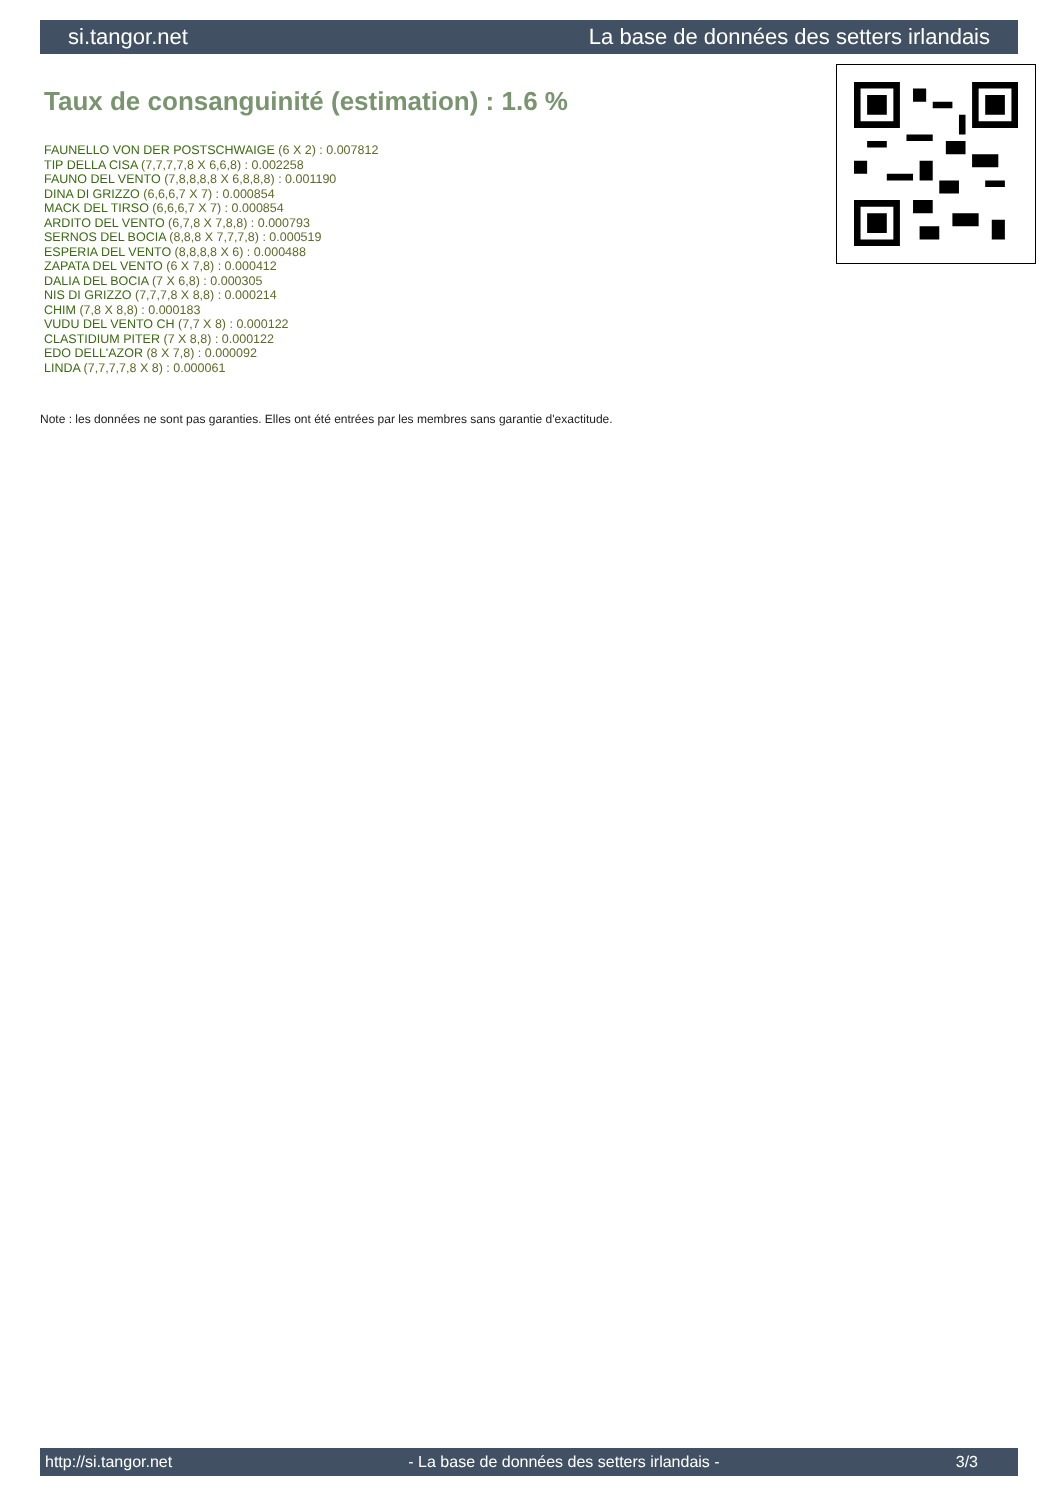si.tangor.net La base de données des setters irlandais
Taux de consanguinité (estimation) : 1.6 %
FAUNELLO VON DER POSTSCHWAIGE (6 X 2) : 0.007812
TIP DELLA CISA (7,7,7,7,8 X 6,6,8) : 0.002258
FAUNO DEL VENTO (7,8,8,8,8 X 6,8,8,8) : 0.001190
DINA DI GRIZZO (6,6,6,7 X 7) : 0.000854
MACK DEL TIRSO (6,6,6,7 X 7) : 0.000854
ARDITO DEL VENTO (6,7,8 X 7,8,8) : 0.000793
SERNOS DEL BOCIA (8,8,8 X 7,7,7,8) : 0.000519
ESPERIA DEL VENTO (8,8,8,8 X 6) : 0.000488
ZAPATA DEL VENTO (6 X 7,8) : 0.000412
DALIA DEL BOCIA (7 X 6,8) : 0.000305
NIS DI GRIZZO (7,7,7,8 X 8,8) : 0.000214
CHIM (7,8 X 8,8) : 0.000183
VUDU DEL VENTO CH (7,7 X 8) : 0.000122
CLASTIDIUM PITER (7 X 8,8) : 0.000122
EDO DELL'AZOR (8 X 7,8) : 0.000092
LINDA (7,7,7,7,8 X 8) : 0.000061
Note : les données ne sont pas garanties. Elles ont été entrées par les membres sans garantie d'exactitude.
http://si.tangor.net - La base de données des setters irlandais - 3/3